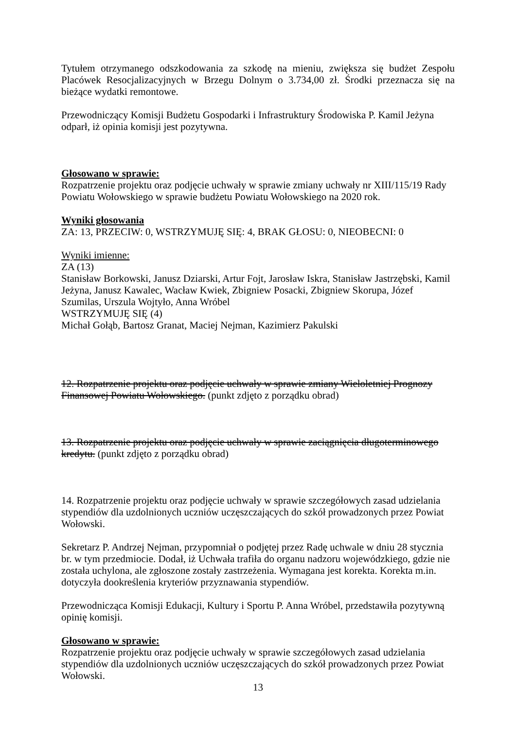Tytułem otrzymanego odszkodowania za szkodę na mieniu, zwiększa się budżet Zespołu Placówek Resocjalizacyjnych w Brzegu Dolnym o 3.734,00 zł. Środki przeznacza się na bieżące wydatki remontowe.
Przewodniczący Komisji Budżetu Gospodarki i Infrastruktury Środowiska P. Kamil Jeżyna odparł, iż opinia komisji jest pozytywna.
Głosowano w sprawie:
Rozpatrzenie projektu oraz podjęcie uchwały w sprawie zmiany uchwały nr XIII/115/19 Rady Powiatu Wołowskiego w sprawie budżetu Powiatu Wołowskiego na 2020 rok.
Wyniki głosowania
ZA: 13, PRZECIW: 0, WSTRZYMUJĘ SIĘ: 4, BRAK GŁOSU: 0, NIEOBECNI: 0
Wyniki imienne:
ZA (13)
Stanisław Borkowski, Janusz Dziarski, Artur Fojt, Jarosław Iskra, Stanisław Jastrzębski, Kamil Jeżyna, Janusz Kawalec, Wacław Kwiek, Zbigniew Posacki, Zbigniew Skorupa, Józef Szumilas, Urszula Wojtyło, Anna Wróbel
WSTRZYMUJĘ SIĘ (4)
Michał Gołąb, Bartosz Granat, Maciej Nejman, Kazimierz Pakulski
12. Rozpatrzenie projektu oraz podjęcie uchwały w sprawie zmiany Wieloletniej Prognozy Finansowej Powiatu Wołowskiego. (punkt zdjęto z porządku obrad)
13. Rozpatrzenie projektu oraz podjęcie uchwały w sprawie zaciągnięcia długoterminowego kredytu. (punkt zdjęto z porządku obrad)
14. Rozpatrzenie projektu oraz podjęcie uchwały w sprawie szczegółowych zasad udzielania stypendiów dla uzdolnionych uczniów uczęszczających do szkół prowadzonych przez Powiat Wołowski.
Sekretarz P. Andrzej Nejman, przypomniał o podjętej przez Radę uchwale w dniu 28 stycznia br. w tym przedmiocie. Dodał, iż Uchwała trafiła do organu nadzoru wojewódzkiego, gdzie nie została uchylona, ale zgłoszone zostały zastrzeżenia. Wymagana jest korekta. Korekta m.in. dotyczyła dookreślenia kryteriów przyznawania stypendiów.
Przewodnicząca Komisji Edukacji, Kultury i Sportu P. Anna Wróbel, przedstawiła pozytywną opinię komisji.
Głosowano w sprawie:
Rozpatrzenie projektu oraz podjęcie uchwały w sprawie szczegółowych zasad udzielania stypendiów dla uzdolnionych uczniów uczęszczających do szkół prowadzonych przez Powiat Wołowski.
13